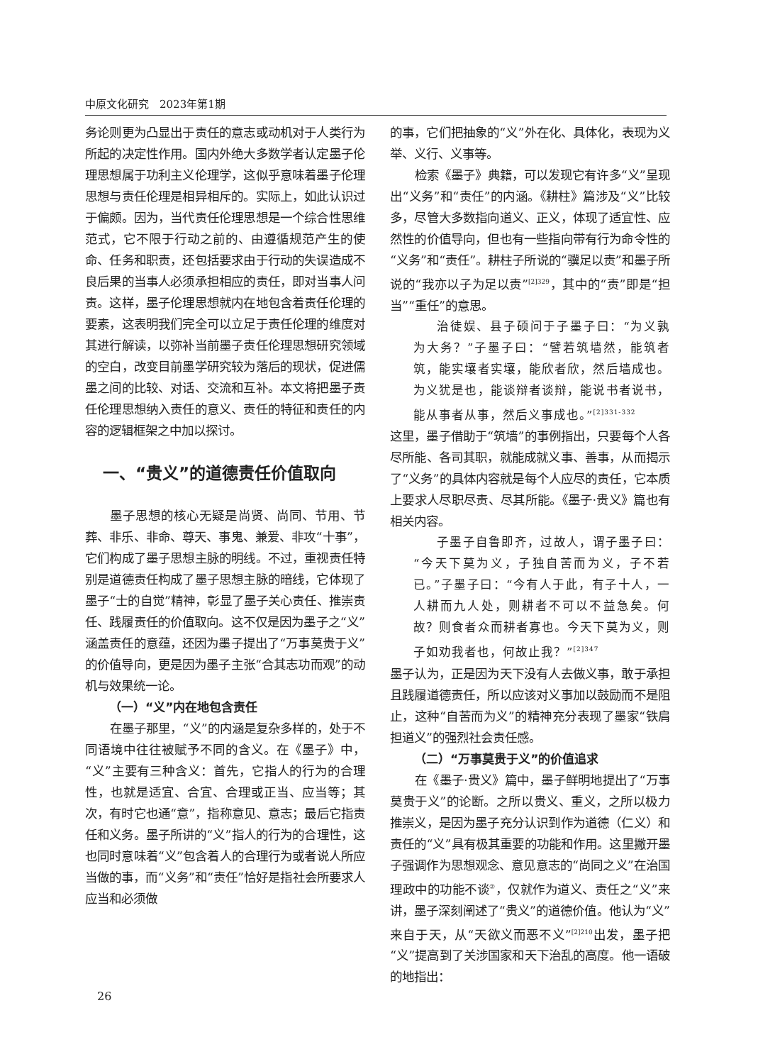中原文化研究　2023年第1期
务论则更为凸显出于责任的意志或动机对于人类行为所起的决定性作用。国内外绝大多数学者认定墨子伦理思想属于功利主义伦理学，这似乎意味着墨子伦理思想与责任伦理是相异相斥的。实际上，如此认识过于偏颇。因为，当代责任伦理思想是一个综合性思维范式，它不限于行动之前的、由遵循规范产生的使命、任务和职责，还包括要求由于行动的失误造成不良后果的当事人必须承担相应的责任，即对当事人问责。这样，墨子伦理思想就内在地包含着责任伦理的要素，这表明我们完全可以立足于责任伦理的维度对其进行解读，以弥补当前墨子责任伦理思想研究领域的空白，改变目前墨学研究较为落后的现状，促进儒墨之间的比较、对话、交流和互补。本文将把墨子责任伦理思想纳入责任的意义、责任的特征和责任的内容的逻辑框架之中加以探讨。
一、“贵义”的道德责任价值取向
墨子思想的核心无疑是尚贤、尚同、节用、节葬、非乐、非命、尊天、事鬼、兼爱、非攻“十事”，它们构成了墨子思想主脉的明线。不过，重视责任特别是道德责任构成了墨子思想主脉的暗线，它体现了墨子“士的自觉”精神，彰显了墨子关心责任、推崇责任、践履责任的价值取向。这不仅是因为墨子之“义”涵盖责任的意蕴，还因为墨子提出了“万事莫贵于义”的价值导向，更是因为墨子主张“合其志功而观”的动机与效果统一论。
（一）“义”内在地包含责任
在墨子那里，“义”的内涵是复杂多样的，处于不同语境中往往被赋予不同的含义。在《墨子》中，“义”主要有三种含义：首先，它指人的行为的合理性，也就是适宜、合宜、合理或正当、应当等；其次，有时它也通“意”，指称意见、意志；最后它指责任和义务。墨子所讲的“义”指人的行为的合理性，这也同时意味着“义”包含着人的合理行为或者说人所应当做的事，而“义务”和“责任”恰好是指社会所要求人应当和必须做
的事，它们把抽象的“义”外在化、具体化，表现为义举、义行、义事等。
检索《墨子》典籍，可以发现它有许多“义”呈现出“义务”和“责任”的内涵。《耕柱》篇涉及“义”比较多，尽管大多数指向道义、正义，体现了适宜性、应然性的价值导向，但也有一些指向带有行为命令性的“义务”和“责任”。耕柱子所说的“骥足以责”和墨子所说的“我亦以子为足以责”<sup>[2]329</sup>，其中的“责”即是“担当”“重任”的意思。
治徒娱、县子硕问于子墨子曰：“为义孰为大务？”子墨子曰：“譬若筑墙然，能筑者筑，能实壤者实壤，能欣者欣，然后墙成也。为义犹是也，能谈辩者谈辩，能说书者说书，能从事者从事，然后义事成也。”<sup>[2]331-332</sup>
这里，墨子借助于“筑墙”的事例指出，只要每个人各尽所能、各司其职，就能成就义事、善事，从而揭示了“义务”的具体内容就是每个人应尽的责任，它本质上要求人尽职尽责、尽其所能。《墨子·贵义》篇也有相关内容。
子墨子自鲁即齐，过故人，谓子墨子曰：“今天下莫为义，子独自苦而为义，子不若已。”子墨子曰：“今有人于此，有子十人，一人耕而九人处，则耕者不可以不益急矣。何故？则食者众而耕者寡也。今天下莫为义，则子如劝我者也，何故止我？”<sup>[2]347</sup>
墨子认为，正是因为天下没有人去做义事，敢于承担且践履道德责任，所以应该对义事加以鼓励而不是阻止，这种“自苦而为义”的精神充分表现了墨家“铁肩担道义”的强烈社会责任感。
（二）“万事莫贵于义”的价值追求
在《墨子·贵义》篇中，墨子鲜明地提出了“万事莫贵于义”的论断。之所以贵义、重义，之所以极力推崇义，是因为墨子充分认识到作为道德（仁义）和责任的“义”具有极其重要的功能和作用。这里撇开墨子强调作为思想观念、意见意志的“尚同之义”在治国理政中的功能不谈<sup>②</sup>，仅就作为道义、责任之“义”来讲，墨子深刻阐述了“贵义”的道德价值。他认为“义”来自于天，从“天欲义而恶不义”<sup>[2]210</sup>出发，墨子把“义”提高到了关涉国家和天下治乱的高度。他一语破的地指出：
26